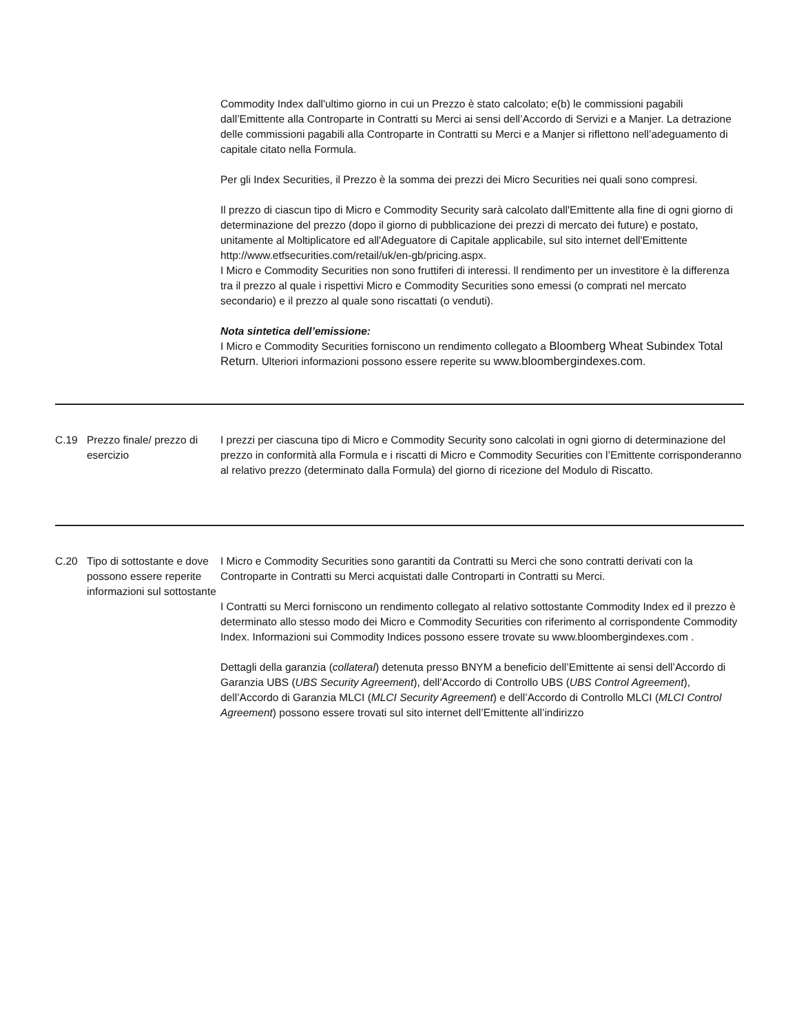| | | Commodity Index dall'ultimo giorno in cui un Prezzo è stato calcolato; e(b) le commissioni pagabili dall’Emittente alla Controparte in Contratti su Merci ai sensi dell’Accordo di Servizi e a Manjer. La detrazione delle commissioni pagabili alla Controparte in Contratti su Merci e a Manjer si riflettono nell’adeguamento di capitale citato nella Formula. Per gli Index Securities, il Prezzo è la somma dei prezzi dei Micro Securities nei quali sono compresi. Il prezzo di ciascun tipo di Micro e Commodity Security sarà calcolato dall'Emittente alla fine di ogni giorno di determinazione del prezzo (dopo il giorno di pubblicazione dei prezzi di mercato dei future) e postato, unitamente al Moltiplicatore ed all'Adeguatore di Capitale applicabile, sul sito internet dell'Emittente http://www.etfsecurities.com/retail/uk/en-gb/pricing.aspx. I Micro e Commodity Securities non sono fruttiferi di interessi. ll rendimento per un investitore è la differenza tra il prezzo al quale i rispettivi Micro e Commodity Securities sono emessi (o comprati nel mercato secondario) e il prezzo al quale sono riscattati (o venduti). Nota sintetica dell’emissione: I Micro e Commodity Securities forniscono un rendimento collegato a Bloomberg Wheat Subindex Total Return . Ulteriori informazioni possono essere reperite su www.bloombergindexes.com . |
| C.19 | Prezzo finale/ prezzo di esercizio | I prezzi per ciascuna tipo di Micro e Commodity Security sono calcolati in ogni giorno di determinazione del prezzo in conformità alla Formula e i riscatti di Micro e Commodity Securities con l’Emittente corrisponderanno al relativo prezzo (determinato dalla Formula) del giorno di ricezione del Modulo di Riscatto. |
| C.20 | Tipo di sottostante e dove possono essere reperite informazioni sul sottostante | I Micro e Commodity Securities sono garantiti da Contratti su Merci che sono contratti derivati con la Controparte in Contratti su Merci acquistati dalle Controparti in Contratti su Merci. I Contratti su Merci forniscono un rendimento collegato al relativo sottostante Commodity Index ed il prezzo è determinato allo stesso modo dei Micro e Commodity Securities con riferimento al corrispondente Commodity Index. Informazioni sui Commodity Indices possono essere trovate su www.bloombergindexes.com . Dettagli della garanzia ( collateral ) detenuta presso BNYM a beneficio dell’Emittente ai sensi dell’Accordo di Garanzia UBS ( UBS Security Agreement ), dell’Accordo di Controllo UBS ( UBS Control Agreement ), dell’Accordo di Garanzia MLCI ( MLCI Security Agreement ) e dell’Accordo di Controllo MLCI ( MLCI Control Agreement ) possono essere trovati sul sito internet dell’Emittente all’indirizzo |